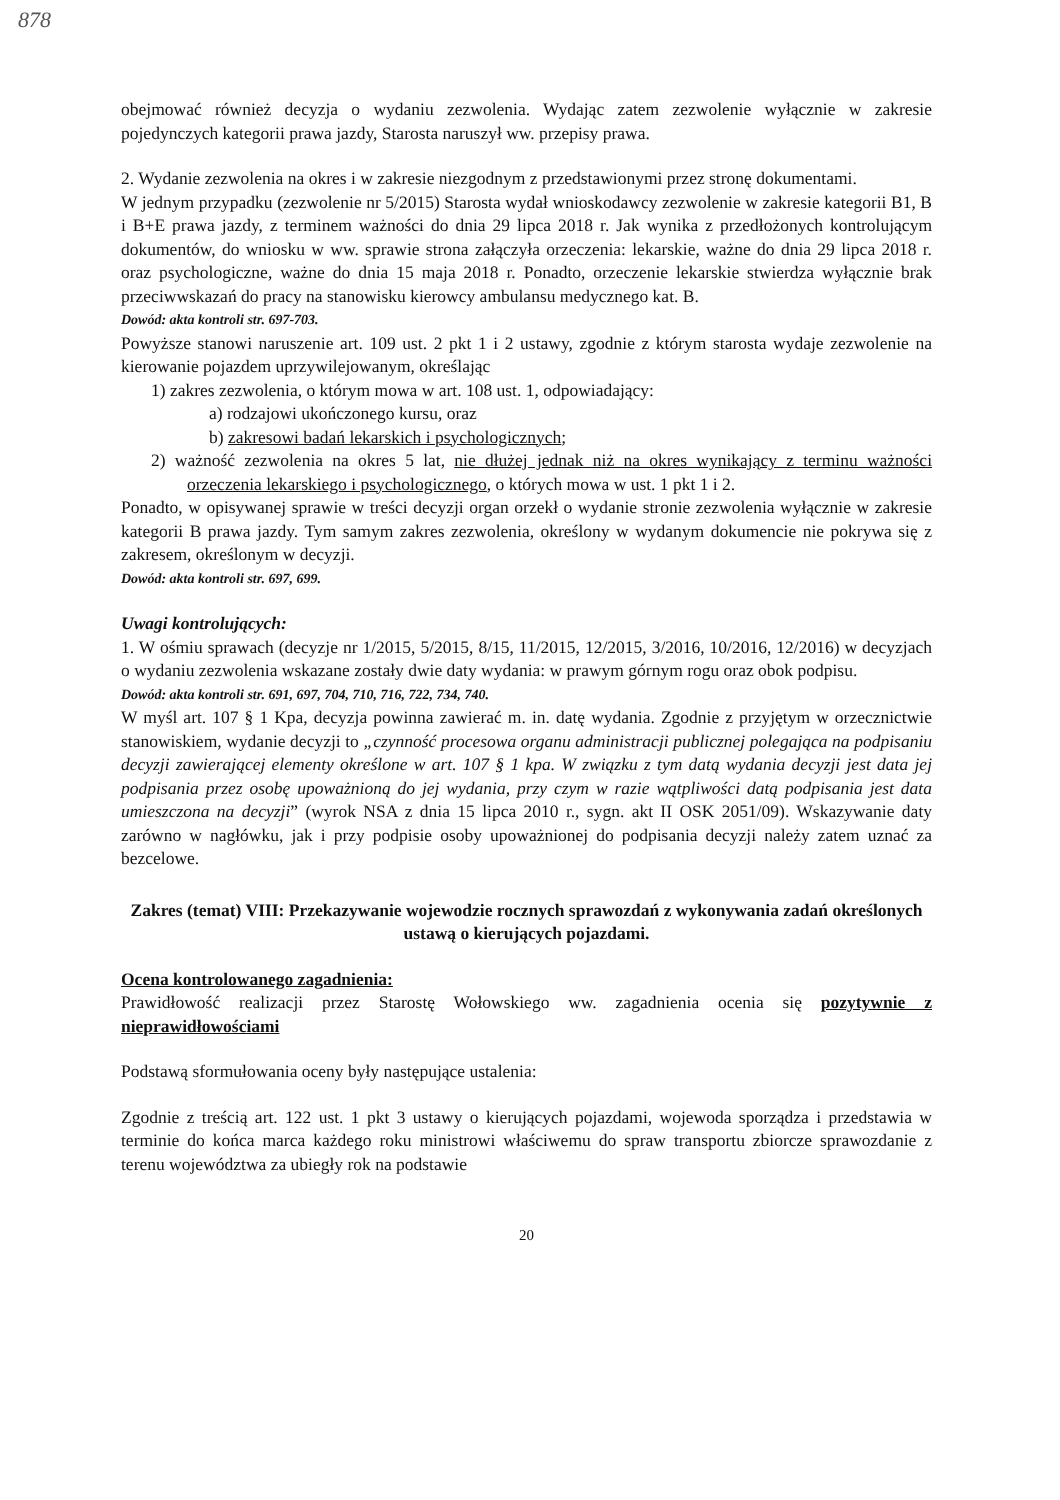878
obejmować również decyzja o wydaniu zezwolenia. Wydając zatem zezwolenie wyłącznie w zakresie pojedynczych kategorii prawa jazdy, Starosta naruszył ww. przepisy prawa.
2. Wydanie zezwolenia na okres i w zakresie niezgodnym z przedstawionymi przez stronę dokumentami.
W jednym przypadku (zezwolenie nr 5/2015) Starosta wydał wnioskodawcy zezwolenie w zakresie kategorii B1, B i B+E prawa jazdy, z terminem ważności do dnia 29 lipca 2018 r. Jak wynika z przedłożonych kontrolującym dokumentów, do wniosku w ww. sprawie strona załączyła orzeczenia: lekarskie, ważne do dnia 29 lipca 2018 r. oraz psychologiczne, ważne do dnia 15 maja 2018 r. Ponadto, orzeczenie lekarskie stwierdza wyłącznie brak przeciwwskazań do pracy na stanowisku kierowcy ambulansu medycznego kat. B.
Dowód: akta kontroli str. 697-703.
Powyższe stanowi naruszenie art. 109 ust. 2 pkt 1 i 2 ustawy, zgodnie z którym starosta wydaje zezwolenie na kierowanie pojazdem uprzywilejowanym, określając
1) zakres zezwolenia, o którym mowa w art. 108 ust. 1, odpowiadający:
a) rodzajowi ukończonego kursu, oraz
b) zakresowi badań lekarskich i psychologicznych;
2) ważność zezwolenia na okres 5 lat, nie dłużej jednak niż na okres wynikający z terminu ważności orzeczenia lekarskiego i psychologicznego, o których mowa w ust. 1 pkt 1 i 2.
Ponadto, w opisywanej sprawie w treści decyzji organ orzekł o wydanie stronie zezwolenia wyłącznie w zakresie kategorii B prawa jazdy. Tym samym zakres zezwolenia, określony w wydanym dokumencie nie pokrywa się z zakresem, określonym w decyzji.
Dowód: akta kontroli str. 697, 699.
Uwagi kontrolujących:
1. W ośmiu sprawach (decyzje nr 1/2015, 5/2015, 8/15, 11/2015, 12/2015, 3/2016, 10/2016, 12/2016) w decyzjach o wydaniu zezwolenia wskazane zostały dwie daty wydania: w prawym górnym rogu oraz obok podpisu.
Dowód: akta kontroli str. 691, 697, 704, 710, 716, 722, 734, 740.
W myśl art. 107 § 1 Kpa, decyzja powinna zawierać m. in. datę wydania. Zgodnie z przyjętym w orzecznictwie stanowiskiem, wydanie decyzji to „czynność procesowa organu administracji publicznej polegająca na podpisaniu decyzji zawierającej elementy określone w art. 107 § 1 kpa. W związku z tym datą wydania decyzji jest data jej podpisania przez osobę upoważnioną do jej wydania, przy czym w razie wątpliwości datą podpisania jest data umieszczona na decyzji” (wyrok NSA z dnia 15 lipca 2010 r., sygn. akt II OSK 2051/09). Wskazywanie daty zarówno w nagłówku, jak i przy podpisie osoby upoważnionej do podpisania decyzji należy zatem uznać za bezcelowe.
Zakres (temat) VIII: Przekazywanie wojewodzie rocznych sprawozdań z wykonywania zadań określonych ustawą o kierujących pojazdami.
Ocena kontrolowanego zagadnienia:
Prawidłowość realizacji przez Starostę Wołowskiego ww. zagadnienia ocenia się pozytywnie z nieprawidłowościami
Podstawą sformułowania oceny były następujące ustalenia:
Zgodnie z treścią art. 122 ust. 1 pkt 3 ustawy o kierujących pojazdami, wojewoda sporządza i przedstawia w terminie do końca marca każdego roku ministrowi właściwemu do spraw transportu zbiorcze sprawozdanie z terenu województwa za ubiegły rok na podstawie
20